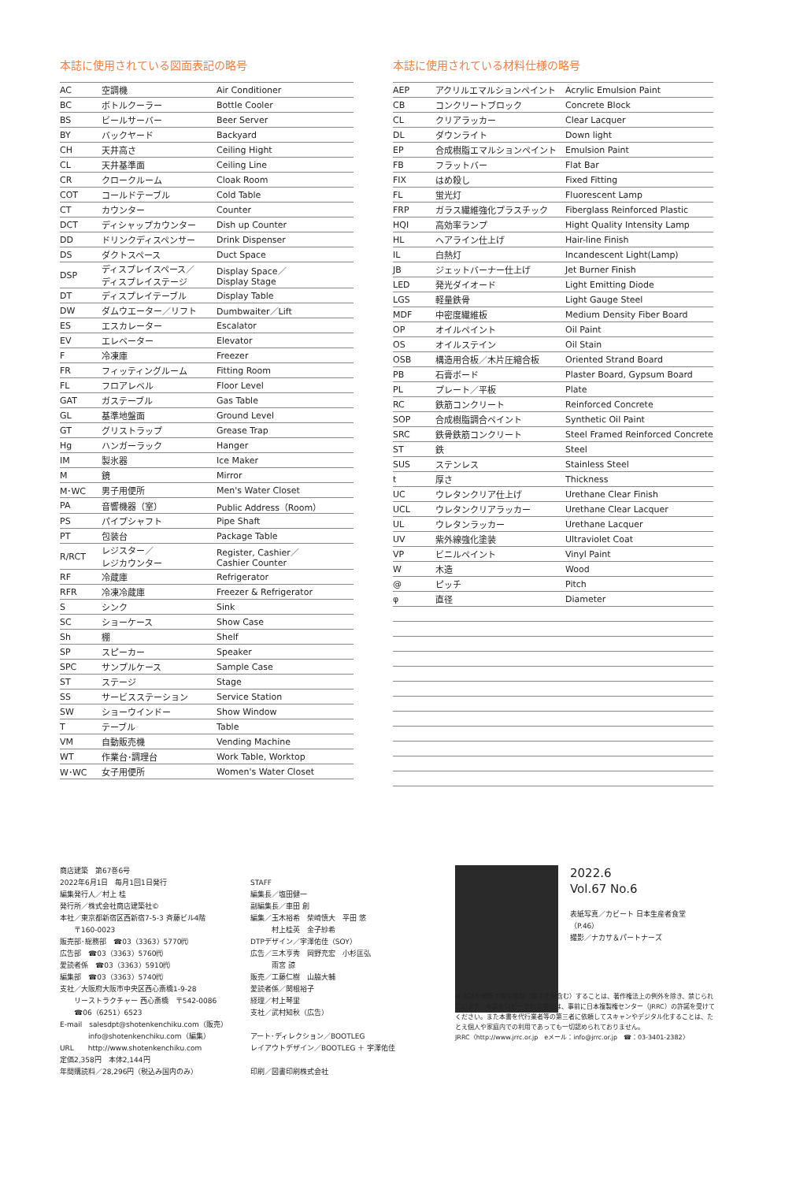本誌に使用されている図面表記の略号
| AC | 空調機 | Air Conditioner |
| BC | ボトルクーラー | Bottle Cooler |
| BS | ビールサーバー | Beer Server |
| BY | バックヤード | Backyard |
| CH | 天井高さ | Ceiling Hight |
| CL | 天井基準面 | Ceiling Line |
| CR | クロークルーム | Cloak Room |
| COT | コールドテーブル | Cold Table |
| CT | カウンター | Counter |
| DCT | ディシャップカウンター | Dish up Counter |
| DD | ドリンクディスペンサー | Drink Dispenser |
| DS | ダクトスペース | Duct Space |
| DSP | ディスプレイスペース／ ディスプレイステージ | Display Space／ Display Stage |
| DT | ディスプレイテーブル | Display Table |
| DW | ダムウエーター／リフト | Dumbwaiter／Lift |
| ES | エスカレーター | Escalator |
| EV | エレベーター | Elevator |
| F | 冷凍庫 | Freezer |
| FR | フィッティングルーム | Fitting Room |
| FL | フロアレベル | Floor Level |
| GAT | ガステーブル | Gas Table |
| GL | 基準地盤面 | Ground Level |
| GT | グリストラップ | Grease Trap |
| Hg | ハンガーラック | Hanger |
| IM | 製氷器 | Ice Maker |
| M | 鏡 | Mirror |
| M･WC | 男子用便所 | Men's Water Closet |
| PA | 音響機器（室） | Public Address（Room） |
| PS | パイプシャフト | Pipe Shaft |
| PT | 包装台 | Package Table |
| R/RCT | レジスター／ レジカウンター | Register, Cashier／ Cashier Counter |
| RF | 冷蔵庫 | Refrigerator |
| RFR | 冷凍冷蔵庫 | Freezer & Refrigerator |
| S | シンク | Sink |
| SC | ショーケース | Show Case |
| Sh | 棚 | Shelf |
| SP | スピーカー | Speaker |
| SPC | サンプルケース | Sample Case |
| ST | ステージ | Stage |
| SS | サービスステーション | Service Station |
| SW | ショーウインドー | Show Window |
| T | テーブル | Table |
| VM | 自動販売機 | Vending Machine |
| WT | 作業台･調理台 | Work Table, Worktop |
| W･WC | 女子用便所 | Women's Water Closet |
本誌に使用されている材料仕様の略号
| AEP | アクリルエマルションペイント | Acrylic Emulsion Paint |
| CB | コンクリートブロック | Concrete Block |
| CL | クリアラッカー | Clear Lacquer |
| DL | ダウンライト | Down light |
| EP | 合成樹脂エマルションペイント | Emulsion Paint |
| FB | フラットバー | Flat Bar |
| FIX | はめ殺し | Fixed Fitting |
| FL | 蛍光灯 | Fluorescent Lamp |
| FRP | ガラス繊維強化プラスチック | Fiberglass Reinforced Plastic |
| HQI | 高効率ランプ | Hight Quality Intensity Lamp |
| HL | ヘアライン仕上げ | Hair-line Finish |
| IL | 白熱灯 | Incandescent Light(Lamp) |
| JB | ジェットバーナー仕上げ | Jet Burner Finish |
| LED | 発光ダイオード | Light Emitting Diode |
| LGS | 軽量鉄骨 | Light Gauge Steel |
| MDF | 中密度繊維板 | Medium Density Fiber Board |
| OP | オイルペイント | Oil Paint |
| OS | オイルステイン | Oil Stain |
| OSB | 構造用合板／木片圧縮合板 | Oriented Strand Board |
| PB | 石膏ボード | Plaster Board, Gypsum Board |
| PL | プレート／平板 | Plate |
| RC | 鉄筋コンクリート | Reinforced Concrete |
| SOP | 合成樹脂調合ペイント | Synthetic Oil Paint |
| SRC | 鉄骨鉄筋コンクリート | Steel Framed Reinforced Concrete |
| ST | 鉄 | Steel |
| SUS | ステンレス | Stainless Steel |
| t | 厚さ | Thickness |
| UC | ウレタンクリア仕上げ | Urethane Clear Finish |
| UCL | ウレタンクリアラッカー | Urethane Clear Lacquer |
| UL | ウレタンラッカー | Urethane Lacquer |
| UV | 紫外線強化塗装 | Ultraviolet Coat |
| VP | ビニルペイント | Vinyl Paint |
| W | 木造 | Wood |
| @ | ピッチ | Pitch |
| φ | 直径 | Diameter |
商店建築　第67巻6号
2022年6月1日　毎月1回1日発行
編集発行人／村上 桂
発行所／株式会社商店建築社©
本社／東京都新宿区西新宿7-5-3 斉藤ビル4階
　　〒160-0023
販売部･総務部　☎03（3363）5770㈹
広告部　☎03（3363）5760㈹
愛読者係　☎03（3363）5910㈹
編集部　☎03（3363）5740㈹
支社／大阪府大阪市中央区西心斎橋1-9-28
　　リーストラクチャー 西心斎橋　〒542-0086
　　☎06（6251）6523
E-mail　salesdpt@shotenkenchiku.com（販売）
　　　　info@shotenkenchiku.com（編集）
URL　　http://www.shotenkenchiku.com
定価2,358円　本体2,144円
年間購読料／28,296円（税込み国内のみ）
STAFF
編集長／塩田健一
副編集長／車田 創
編集／玉木裕希　柴崎慎大　平田 悠
　　　村上桂英　金子紗希
DTPデザイン／宇澤佑佳（SOY）
広告／三木亨秀　岡野充宏　小杉匡弘
　　　雨宮 諒
販売／工藤仁樹　山脇大輔
愛読者係／関根裕子
経理／村上琴里
支社／武村知秋（広告）
アート･ディレクション／BOOTLEG
レイアウトデザイン／BOOTLEG ＋ 宇澤佑佳
印刷／図書印刷株式会社
2022.6
Vol.67 No.6
表紙写真／カビート 日本生産者食堂
（P.46）
撮影／ナカサ＆パートナーズ
※ 本誌を無断で複写複製（電子化を含む）することは、著作権法上の例外を除き、禁じられています。本誌をコピーされる場合は、事前に日本複製権センター（JRRC）の許諾を受けてください。また本書を代行業者等の第三者に依頼してスキャンやデジタル化することは、たとえ個人や家庭内での利用であっても一切認められておりません。
JRRC〈http://www.jrrc.or.jp　eメール：info@jrrc.or.jp　☎：03-3401-2382〉